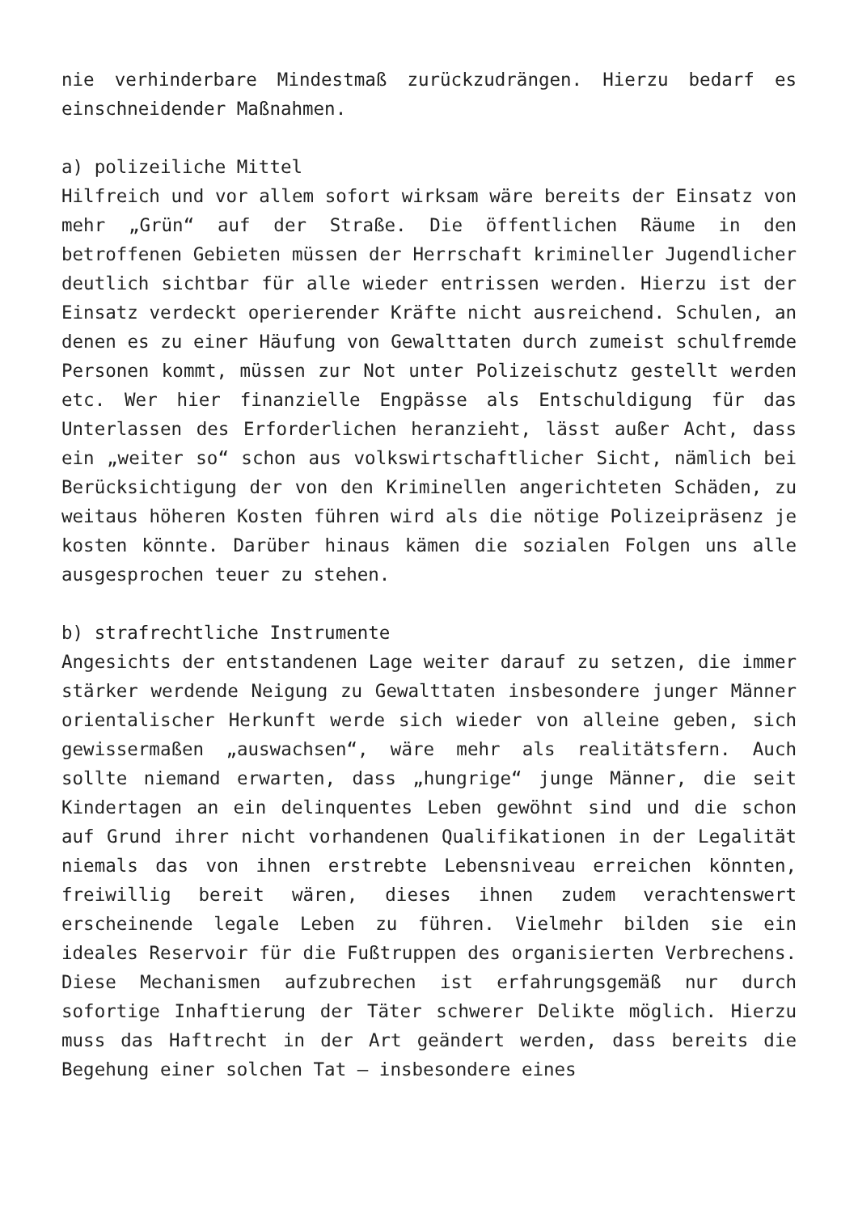nie verhinderbare Mindestmaß zurückzudrängen. Hierzu bedarf es einschneidender Maßnahmen.
a) polizeiliche Mittel
Hilfreich und vor allem sofort wirksam wäre bereits der Einsatz von mehr „Grün“ auf der Straße. Die öffentlichen Räume in den betroffenen Gebieten müssen der Herrschaft krimineller Jugendlicher deutlich sichtbar für alle wieder entrissen werden. Hierzu ist der Einsatz verdeckt operierender Kräfte nicht ausreichend. Schulen, an denen es zu einer Häufung von Gewalttaten durch zumeist schulfremde Personen kommt, müssen zur Not unter Polizeischutz gestellt werden etc. Wer hier finanzielle Engpässe als Entschuldigung für das Unterlassen des Erforderlichen heranzieht, lässt außer Acht, dass ein „weiter so“ schon aus volkswirtschaftlicher Sicht, nämlich bei Berücksichtigung der von den Kriminellen angerichteten Schäden, zu weitaus höheren Kosten führen wird als die nötige Polizeipräsenz je kosten könnte. Darüber hinaus kämen die sozialen Folgen uns alle ausgesprochen teuer zu stehen.
b) strafrechtliche Instrumente
Angesichts der entstandenen Lage weiter darauf zu setzen, die immer stärker werdende Neigung zu Gewalttaten insbesondere junger Männer orientalischer Herkunft werde sich wieder von alleine geben, sich gewissermaßen „auswachsen“, wäre mehr als realitätsfern. Auch sollte niemand erwarten, dass „hungrige“ junge Männer, die seit Kindertagen an ein delinquentes Leben gewöhnt sind und die schon auf Grund ihrer nicht vorhandenen Qualifikationen in der Legalität niemals das von ihnen erstrebte Lebensniveau erreichen könnten, freiwillig bereit wären, dieses ihnen zudem verachtenswert erscheinende legale Leben zu führen. Vielmehr bilden sie ein ideales Reservoir für die Fußtruppen des organisierten Verbrechens. Diese Mechanismen aufzubrechen ist erfahrungsgemäß nur durch sofortige Inhaftierung der Täter schwerer Delikte möglich. Hierzu muss das Haftrecht in der Art geändert werden, dass bereits die Begehung einer solchen Tat – insbesondere eines